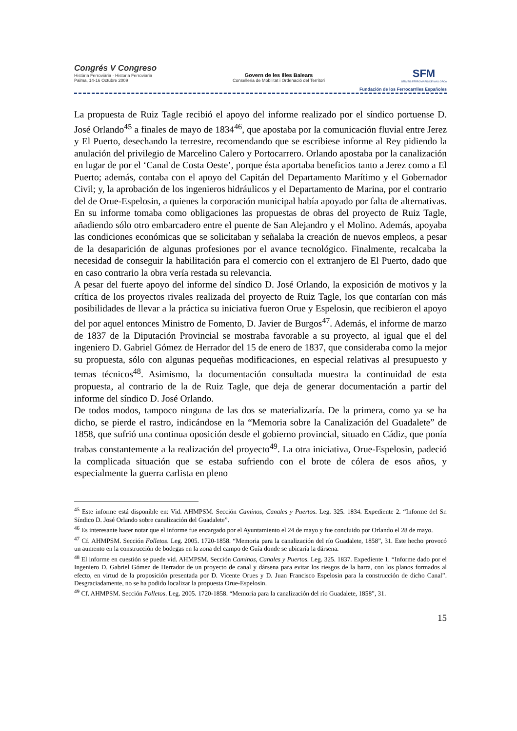Congrés V Congreso
Història Ferroviària · Historia Ferroviaria
Palma, 14-16 Octubre 2009
Govern de les Illes Balears
Conselleria de Mobilitat i Ordenació del Territori
SFM
SERVEIS FERROVIARIS DE MALLORCA
Fundación de los Ferrocarriles Españoles
La propuesta de Ruiz Tagle recibió el apoyo del informe realizado por el síndico portuense D. José Orlando<sup>45</sup> a finales de mayo de 1834<sup>46</sup>, que apostaba por la comunicación fluvial entre Jerez y El Puerto, desechando la terrestre, recomendando que se escribiese informe al Rey pidiendo la anulación del privilegio de Marcelino Calero y Portocarrero. Orlando apostaba por la canalización en lugar de por el ‘Canal de Costa Oeste’, porque ésta aportaba beneficios tanto a Jerez como a El Puerto; además, contaba con el apoyo del Capitán del Departamento Marítimo y el Gobernador Civil; y, la aprobación de los ingenieros hidráulicos y el Departamento de Marina, por el contrario del de Orue-Espelosin, a quienes la corporación municipal había apoyado por falta de alternativas. En su informe tomaba como obligaciones las propuestas de obras del proyecto de Ruiz Tagle, añadiendo sólo otro embarcadero entre el puente de San Alejandro y el Molino. Además, apoyaba las condiciones económicas que se solicitaban y señalaba la creación de nuevos empleos, a pesar de la desaparición de algunas profesiones por el avance tecnológico. Finalmente, recalcaba la necesidad de conseguir la habilitación para el comercio con el extranjero de El Puerto, dado que en caso contrario la obra vería restada su relevancia.
A pesar del fuerte apoyo del informe del síndico D. José Orlando, la exposición de motivos y la crítica de los proyectos rivales realizada del proyecto de Ruiz Tagle, los que contarían con más posibilidades de llevar a la práctica su iniciativa fueron Orue y Espelosin, que recibieron el apoyo del por aquel entonces Ministro de Fomento, D. Javier de Burgos<sup>47</sup>. Además, el informe de marzo de 1837 de la Diputación Provincial se mostraba favorable a su proyecto, al igual que el del ingeniero D. Gabriel Gómez de Herrador del 15 de enero de 1837, que consideraba como la mejor su propuesta, sólo con algunas pequeñas modificaciones, en especial relativas al presupuesto y temas técnicos<sup>48</sup>. Asimismo, la documentación consultada muestra la continuidad de esta propuesta, al contrario de la de Ruiz Tagle, que deja de generar documentación a partir del informe del síndico D. José Orlando.
De todos modos, tampoco ninguna de las dos se materializaría. De la primera, como ya se ha dicho, se pierde el rastro, indicándose en la “Memoria sobre la Canalización del Guadalete” de 1858, que sufrió una continua oposición desde el gobierno provincial, situado en Cádiz, que ponía trabas constantemente a la realización del proyecto<sup>49</sup>. La otra iniciativa, Orue-Espelosin, padeció la complicada situación que se estaba sufriendo con el brote de cólera de esos años, y especialmente la guerra carlista en pleno
<sup>45</sup> Este informe está disponible en: Vid. AHMPSM. Sección Caminos, Canales y Puertos. Leg. 325. 1834. Expediente 2. “Informe del Sr. Síndico D. José Orlando sobre canalización del Guadalete”.
<sup>46</sup> Es interesante hacer notar que el informe fue encargado por el Ayuntamiento el 24 de mayo y fue concluido por Orlando el 28 de mayo.
<sup>47</sup> Cf. AHMPSM. Sección Folletos. Leg. 2005. 1720-1858. “Memoria para la canalización del río Guadalete, 1858”, 31. Este hecho provocó un aumento en la construcción de bodegas en la zona del campo de Guía donde se ubicaría la dársena.
<sup>48</sup> El informe en cuestión se puede vid. AHMPSM. Sección Caminos, Canales y Puertos. Leg. 325. 1837. Expediente 1. “Informe dado por el Ingeniero D. Gabriel Gómez de Herrador de un proyecto de canal y dársena para evitar los riesgos de la barra, con los planos formados al efecto, en virtud de la proposición presentada por D. Vicente Orues y D. Juan Francisco Espelosin para la construcción de dicho Canal”. Desgraciadamente, no se ha podido localizar la propuesta Orue-Espelosin.
<sup>49</sup> Cf. AHMPSM. Sección Folletos. Leg. 2005. 1720-1858. “Memoria para la canalización del río Guadalete, 1858”, 31.
15